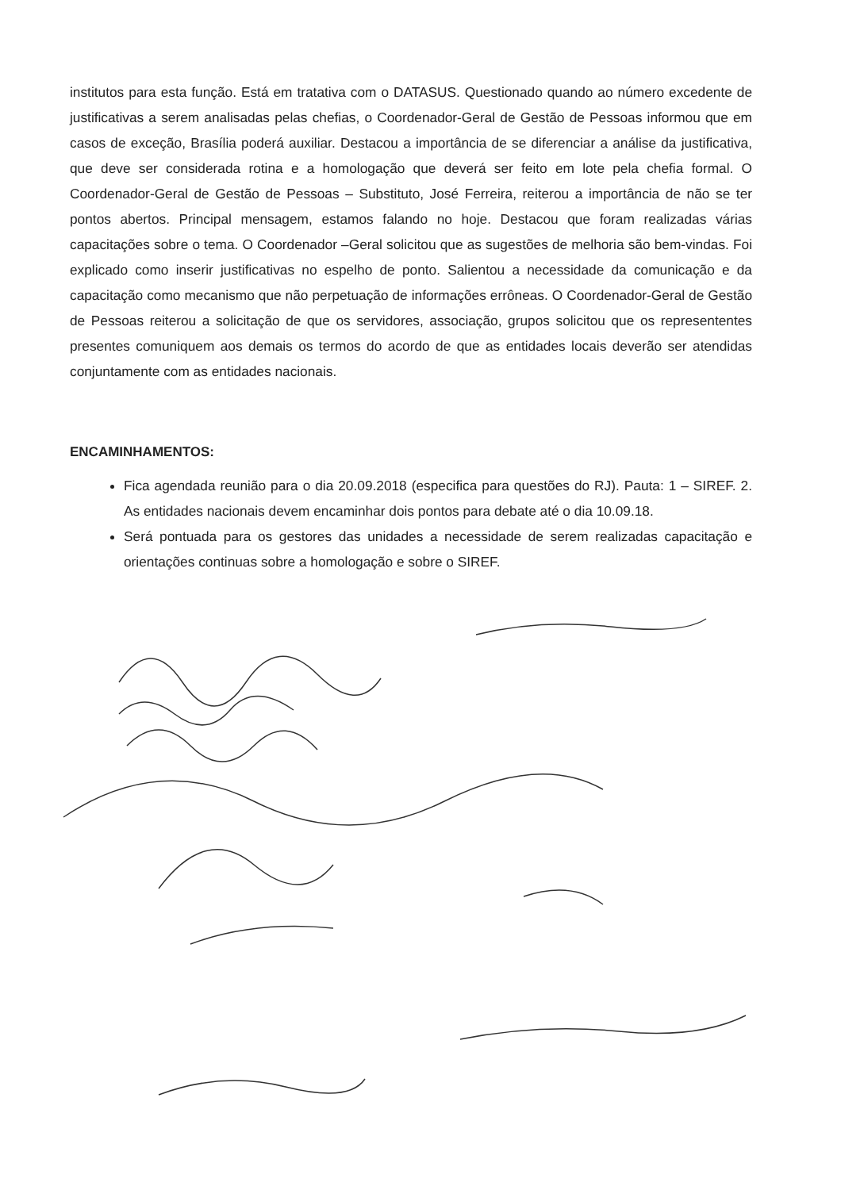institutos para esta função. Está em tratativa com o DATASUS. Questionado quando ao número excedente de justificativas a serem analisadas pelas chefias, o Coordenador-Geral de Gestão de Pessoas informou que em casos de exceção, Brasília poderá auxiliar. Destacou a importância de se diferenciar a análise da justificativa, que deve ser considerada rotina e a homologação que deverá ser feito em lote pela chefia formal. O Coordenador-Geral de Gestão de Pessoas – Substituto, José Ferreira, reiterou a importância de não se ter pontos abertos. Principal mensagem, estamos falando no hoje. Destacou que foram realizadas várias capacitações sobre o tema. O Coordenador –Geral solicitou que as sugestões de melhoria são bem-vindas. Foi explicado como inserir justificativas no espelho de ponto. Salientou a necessidade da comunicação e da capacitação como mecanismo que não perpetuação de informações errôneas. O Coordenador-Geral de Gestão de Pessoas reiterou a solicitação de que os servidores, associação, grupos solicitou que os represententes presentes comuniquem aos demais os termos do acordo de que as entidades locais deverão ser atendidas conjuntamente com as entidades nacionais.
ENCAMINHAMENTOS:
Fica agendada reunião para o dia 20.09.2018 (especifica para questões do RJ). Pauta: 1 – SIREF. 2. As entidades nacionais devem encaminhar dois pontos para debate até o dia 10.09.18.
Será pontuada para os gestores das unidades a necessidade de serem realizadas capacitação e orientações continuas sobre a homologação e sobre o SIREF.